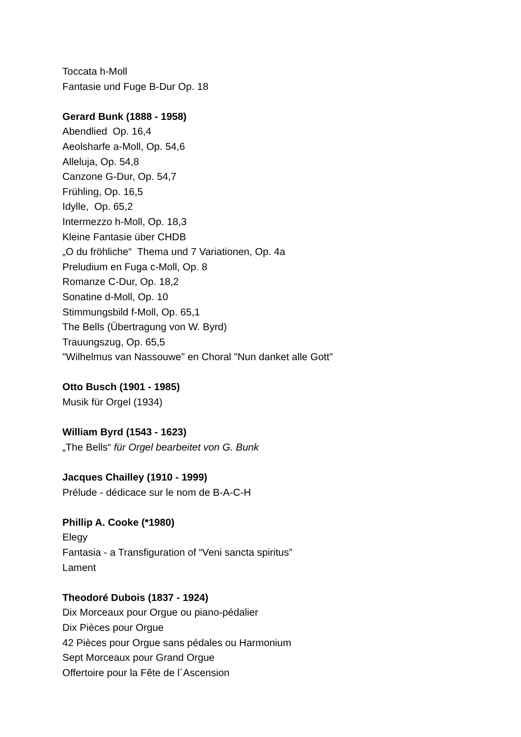Toccata h-Moll
Fantasie und Fuge B-Dur Op. 18
Gerard Bunk (1888 - 1958)
Abendlied Op. 16,4
Aeolsharfe a-Moll, Op. 54,6
Alleluja, Op. 54,8
Canzone G-Dur, Op. 54,7
Frühling, Op. 16,5
Idylle, Op. 65,2
Intermezzo h-Moll, Op. 18,3
Kleine Fantasie über CHDB
„O du fröhliche“ Thema und 7 Variationen, Op. 4a
Preludium en Fuga c-Moll, Op. 8
Romanze C-Dur, Op. 18,2
Sonatine d-Moll, Op. 10
Stimmungsbild f-Moll, Op. 65,1
The Bells (Übertragung von W. Byrd)
Trauungszug, Op. 65,5
"Wilhelmus van Nassouwe" en Choral "Nun danket alle Gott"
Otto Busch (1901 - 1985)
Musik für Orgel (1934)
William Byrd (1543 - 1623)
„The Bells“ für Orgel bearbeitet von G. Bunk
Jacques Chailley (1910 - 1999)
Prélude - dédicace sur le nom de B-A-C-H
Phillip A. Cooke (*1980)
Elegy
Fantasia - a Transfiguration of “Veni sancta spiritus”
Lament
Theodoré Dubois (1837 - 1924)
Dix Morceaux pour Orgue ou piano-pédalier
Dix Pièces pour Orgue
42 Pièces pour Orgue sans pédales ou Harmonium
Sept Morceaux pour Grand Orgue
Offertoire pour la Fête de l´Ascension